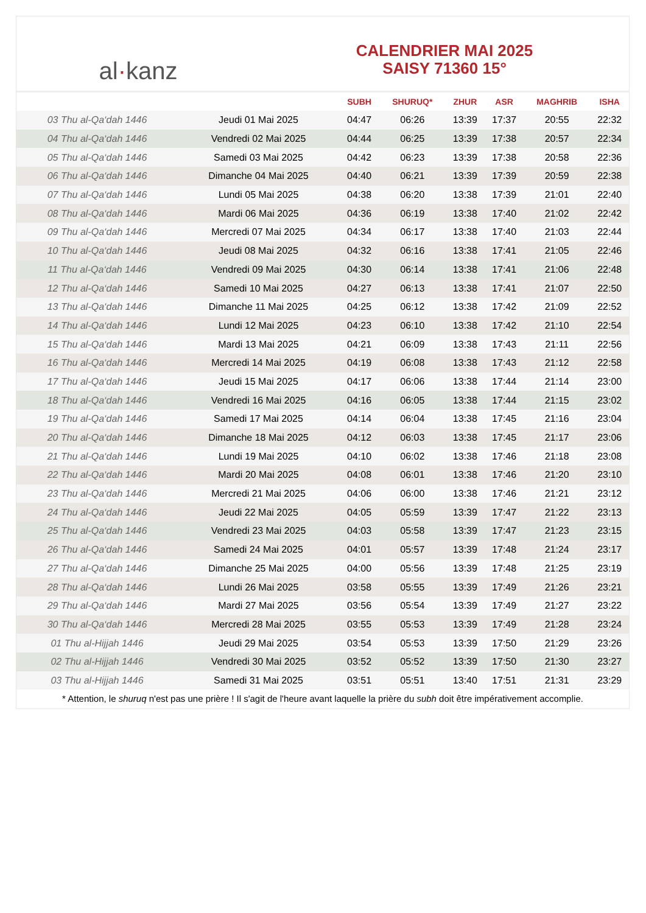al · kanz
CALENDRIER MAI 2025
SAISY 71360 15°
| | | SUBH | SHURUQ* | ZHUR | ASR | MAGHRIB | ISHA |
| --- | --- | --- | --- | --- | --- | --- | --- |
| 03 Thu al-Qa‘dah 1446 | Jeudi 01 Mai 2025 | 04:47 | 06:26 | 13:39 | 17:37 | 20:55 | 22:32 |
| 04 Thu al-Qa‘dah 1446 | Vendredi 02 Mai 2025 | 04:44 | 06:25 | 13:39 | 17:38 | 20:57 | 22:34 |
| 05 Thu al-Qa‘dah 1446 | Samedi 03 Mai 2025 | 04:42 | 06:23 | 13:39 | 17:38 | 20:58 | 22:36 |
| 06 Thu al-Qa‘dah 1446 | Dimanche 04 Mai 2025 | 04:40 | 06:21 | 13:39 | 17:39 | 20:59 | 22:38 |
| 07 Thu al-Qa‘dah 1446 | Lundi 05 Mai 2025 | 04:38 | 06:20 | 13:38 | 17:39 | 21:01 | 22:40 |
| 08 Thu al-Qa‘dah 1446 | Mardi 06 Mai 2025 | 04:36 | 06:19 | 13:38 | 17:40 | 21:02 | 22:42 |
| 09 Thu al-Qa‘dah 1446 | Mercredi 07 Mai 2025 | 04:34 | 06:17 | 13:38 | 17:40 | 21:03 | 22:44 |
| 10 Thu al-Qa‘dah 1446 | Jeudi 08 Mai 2025 | 04:32 | 06:16 | 13:38 | 17:41 | 21:05 | 22:46 |
| 11 Thu al-Qa‘dah 1446 | Vendredi 09 Mai 2025 | 04:30 | 06:14 | 13:38 | 17:41 | 21:06 | 22:48 |
| 12 Thu al-Qa‘dah 1446 | Samedi 10 Mai 2025 | 04:27 | 06:13 | 13:38 | 17:41 | 21:07 | 22:50 |
| 13 Thu al-Qa‘dah 1446 | Dimanche 11 Mai 2025 | 04:25 | 06:12 | 13:38 | 17:42 | 21:09 | 22:52 |
| 14 Thu al-Qa‘dah 1446 | Lundi 12 Mai 2025 | 04:23 | 06:10 | 13:38 | 17:42 | 21:10 | 22:54 |
| 15 Thu al-Qa‘dah 1446 | Mardi 13 Mai 2025 | 04:21 | 06:09 | 13:38 | 17:43 | 21:11 | 22:56 |
| 16 Thu al-Qa‘dah 1446 | Mercredi 14 Mai 2025 | 04:19 | 06:08 | 13:38 | 17:43 | 21:12 | 22:58 |
| 17 Thu al-Qa‘dah 1446 | Jeudi 15 Mai 2025 | 04:17 | 06:06 | 13:38 | 17:44 | 21:14 | 23:00 |
| 18 Thu al-Qa‘dah 1446 | Vendredi 16 Mai 2025 | 04:16 | 06:05 | 13:38 | 17:44 | 21:15 | 23:02 |
| 19 Thu al-Qa‘dah 1446 | Samedi 17 Mai 2025 | 04:14 | 06:04 | 13:38 | 17:45 | 21:16 | 23:04 |
| 20 Thu al-Qa‘dah 1446 | Dimanche 18 Mai 2025 | 04:12 | 06:03 | 13:38 | 17:45 | 21:17 | 23:06 |
| 21 Thu al-Qa‘dah 1446 | Lundi 19 Mai 2025 | 04:10 | 06:02 | 13:38 | 17:46 | 21:18 | 23:08 |
| 22 Thu al-Qa‘dah 1446 | Mardi 20 Mai 2025 | 04:08 | 06:01 | 13:38 | 17:46 | 21:20 | 23:10 |
| 23 Thu al-Qa‘dah 1446 | Mercredi 21 Mai 2025 | 04:06 | 06:00 | 13:38 | 17:46 | 21:21 | 23:12 |
| 24 Thu al-Qa‘dah 1446 | Jeudi 22 Mai 2025 | 04:05 | 05:59 | 13:39 | 17:47 | 21:22 | 23:13 |
| 25 Thu al-Qa‘dah 1446 | Vendredi 23 Mai 2025 | 04:03 | 05:58 | 13:39 | 17:47 | 21:23 | 23:15 |
| 26 Thu al-Qa‘dah 1446 | Samedi 24 Mai 2025 | 04:01 | 05:57 | 13:39 | 17:48 | 21:24 | 23:17 |
| 27 Thu al-Qa‘dah 1446 | Dimanche 25 Mai 2025 | 04:00 | 05:56 | 13:39 | 17:48 | 21:25 | 23:19 |
| 28 Thu al-Qa‘dah 1446 | Lundi 26 Mai 2025 | 03:58 | 05:55 | 13:39 | 17:49 | 21:26 | 23:21 |
| 29 Thu al-Qa‘dah 1446 | Mardi 27 Mai 2025 | 03:56 | 05:54 | 13:39 | 17:49 | 21:27 | 23:22 |
| 30 Thu al-Qa‘dah 1446 | Mercredi 28 Mai 2025 | 03:55 | 05:53 | 13:39 | 17:49 | 21:28 | 23:24 |
| 01 Thu al-Hijjah 1446 | Jeudi 29 Mai 2025 | 03:54 | 05:53 | 13:39 | 17:50 | 21:29 | 23:26 |
| 02 Thu al-Hijjah 1446 | Vendredi 30 Mai 2025 | 03:52 | 05:52 | 13:39 | 17:50 | 21:30 | 23:27 |
| 03 Thu al-Hijjah 1446 | Samedi 31 Mai 2025 | 03:51 | 05:51 | 13:40 | 17:51 | 21:31 | 23:29 |
* Attention, le shuruq n'est pas une prière ! Il s'agit de l'heure avant laquelle la prière du subh doit être impérativement accomplie.